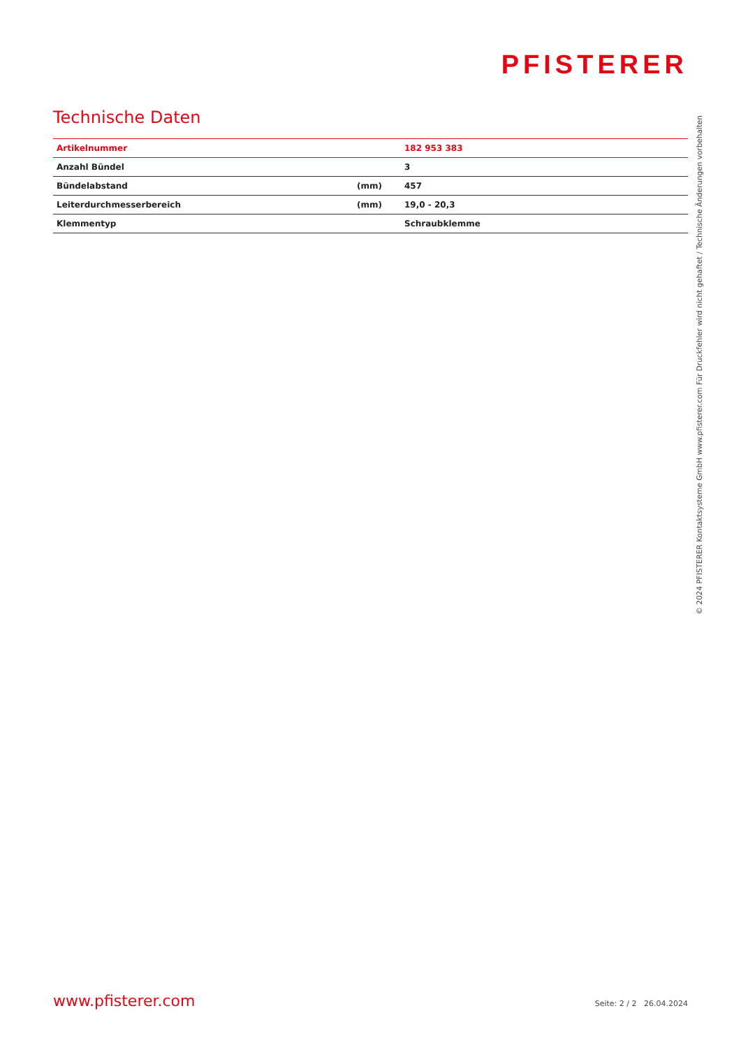PFISTERER
Technische Daten
| Artikelnummer | | 182 953 383 |
| Anzahl Bündel | | 3 |
| Bündelabstand | (mm) | 457 |
| Leiterdurchmesserbereich | (mm) | 19,0 - 20,3 |
| Klemmentyp | | Schraubklemme |
www.pfisterer.com Seite: 2 / 2 26.04.2024
© 2024 PFISTERER Kontaktsysteme GmbH www.pfisterer.com Für Druckfehler wird nicht gehaftet / Technische Änderungen vorbehalten